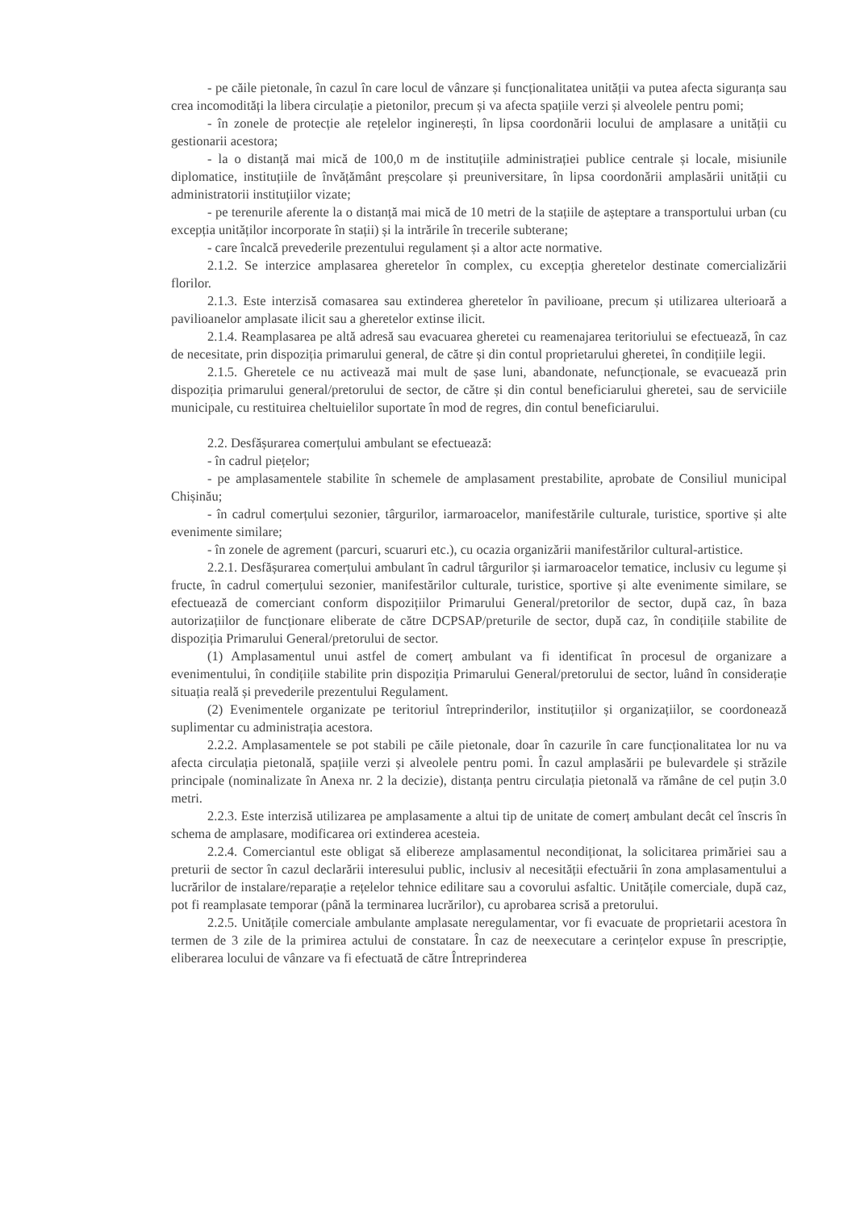- pe căile pietonale, în cazul în care locul de vânzare și funcționalitatea unității va putea afecta siguranța sau crea incomodități la libera circulație a pietonilor, precum și va afecta spațiile verzi și alveolele pentru pomi;
- în zonele de protecție ale rețelelor inginerești, în lipsa coordonării locului de amplasare a unității cu gestionarii acestora;
- la o distanță mai mică de 100,0 m de instituțiile administrației publice centrale și locale, misiunile diplomatice, instituțiile de învățământ preșcolare și preuniversitare, în lipsa coordonării amplasării unității cu administratorii instituțiilor vizate;
- pe terenurile aferente la o distanță mai mică de 10 metri de la stațiile de așteptare a transportului urban (cu excepția unităților incorporate în stații) și la intrările în trecerile subterane;
- care încalcă prevederile prezentului regulament și a altor acte normative.
2.1.2. Se interzice amplasarea gheretelor în complex, cu excepția gheretelor destinate comercializării florilor.
2.1.3. Este interzisă comasarea sau extinderea gheretelor în pavilioane, precum și utilizarea ulterioară a pavilioanelor amplasate ilicit sau a gheretelor extinse ilicit.
2.1.4. Reamplasarea pe altă adresă sau evacuarea gheretei cu reamenajarea teritoriului se efectuează, în caz de necesitate, prin dispoziția primarului general, de către și din contul proprietarului gheretei, în condițiile legii.
2.1.5. Gheretele ce nu activează mai mult de șase luni, abandonate, nefuncționale, se evacuează prin dispoziția primarului general/pretorului de sector, de către și din contul beneficiarului gheretei, sau de serviciile municipale, cu restituirea cheltuielilor suportate în mod de regres, din contul beneficiarului.
2.2. Desfășurarea comerțului ambulant se efectuează:
- în cadrul piețelor;
- pe amplasamentele stabilite în schemele de amplasament prestabilite, aprobate de Consiliul municipal Chișinău;
- în cadrul comerțului sezonier, târgurilor, iarmaroacelor, manifestările culturale, turistice, sportive și alte evenimente similare;
- în zonele de agrement (parcuri, scuaruri etc.), cu ocazia organizării manifestărilor cultural-artistice.
2.2.1. Desfășurarea comerțului ambulant în cadrul târgurilor și iarmaroacelor tematice, inclusiv cu legume și fructe, în cadrul comerțului sezonier, manifestărilor culturale, turistice, sportive și alte evenimente similare, se efectuează de comerciant conform dispozițiilor Primarului General/pretorilor de sector, după caz, în baza autorizațiilor de funcționare eliberate de către DCPSAP/preturile de sector, după caz, în condițiile stabilite de dispoziția Primarului General/pretorului de sector.
(1) Amplasamentul unui astfel de comerț ambulant va fi identificat în procesul de organizare a evenimentului, în condițiile stabilite prin dispoziția Primarului General/pretorului de sector, luând în considerație situația reală și prevederile prezentului Regulament.
(2) Evenimentele organizate pe teritoriul întreprinderilor, instituțiilor și organizațiilor, se coordonează suplimentar cu administrația acestora.
2.2.2. Amplasamentele se pot stabili pe căile pietonale, doar în cazurile în care funcționalitatea lor nu va afecta circulația pietonală, spațiile verzi și alveolele pentru pomi. În cazul amplasării pe bulevardele și străzile principale (nominalizate în Anexa nr. 2 la decizie), distanța pentru circulația pietonală va rămâne de cel puțin 3.0 metri.
2.2.3. Este interzisă utilizarea pe amplasamente a altui tip de unitate de comerț ambulant decât cel înscris în schema de amplasare, modificarea ori extinderea acesteia.
2.2.4. Comerciantul este obligat să elibereze amplasamentul necondiționat, la solicitarea primăriei sau a preturii de sector în cazul declarării interesului public, inclusiv al necesității efectuării în zona amplasamentului a lucrărilor de instalare/reparație a rețelelor tehnice edilitare sau a covorului asfaltic. Unitățile comerciale, după caz, pot fi reamplasate temporar (până la terminarea lucrărilor), cu aprobarea scrisă a pretorului.
2.2.5. Unitățile comerciale ambulante amplasate neregulamentar, vor fi evacuate de proprietarii acestora în termen de 3 zile de la primirea actului de constatare. În caz de neexecutare a cerințelor expuse în prescripție, eliberarea locului de vânzare va fi efectuată de către Întreprinderea